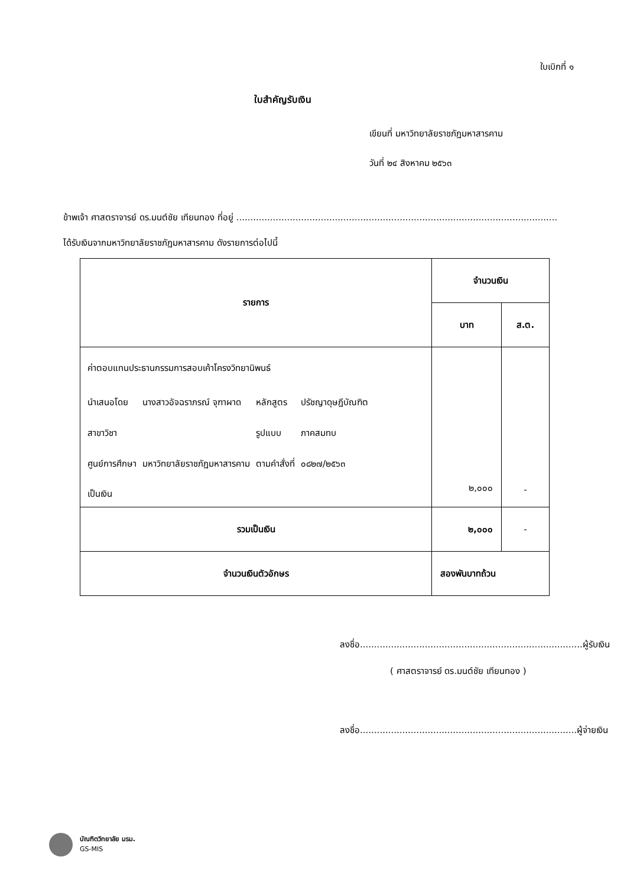ใบเบิกที่ ๑
ใบสำคัญรับเงิน
เขียนที่ มหาวิทยาลัยราชภัฏมหาสารคาม
วันที่ ๒๔ สิงหาคม ๒๕๖๓
ข้าพเจ้า ศาสตราจารย์ ดร.มนต์ชัย เทียนทอง ที่อยู่ ..................................................................................................................
ได้รับเงินจากมหาวิทยาลัยราชภัฏมหาสารคาม ดังรายการต่อไปนี้
| รายการ | จำนวนเงิน | |
| --- | --- | --- |
| | บาท | ส.ต. |
| ค่าตอบแทนประธานกรรมการสอบเค้าโครงวิทยานิพนธ์ / นำเสนอโดย / นางสาวอัจฉราภรณ์ จุฑาผาด / หลักสูตร / ปรัชญาดุษฎีบัณฑิต / / สาขาวิชา / / รูปแบบ / ภาคสมทบ / / ศูนย์การศึกษา / มหาวิทยาลัยราชภัฏมหาสารคาม / ตามคำสั่งที่ / ๐๘๒๗/๒๕๖๓ / เป็นเงิน | ๒,๐๐๐ | - |
| รวมเป็นเงิน | ๒,๐๐๐ | - |
| จำนวนเงินตัวอักษร | สองพันบาทถ้วน | |
ลงชื่อ...............................................................................ผู้รับเงิน
( ศาสตราจารย์ ดร.มนต์ชัย เทียนทอง )
ลงชื่อ.............................................................................ผู้จ่ายเงิน
บัณฑิตวิทยาลัย มรม.
GS-MIS